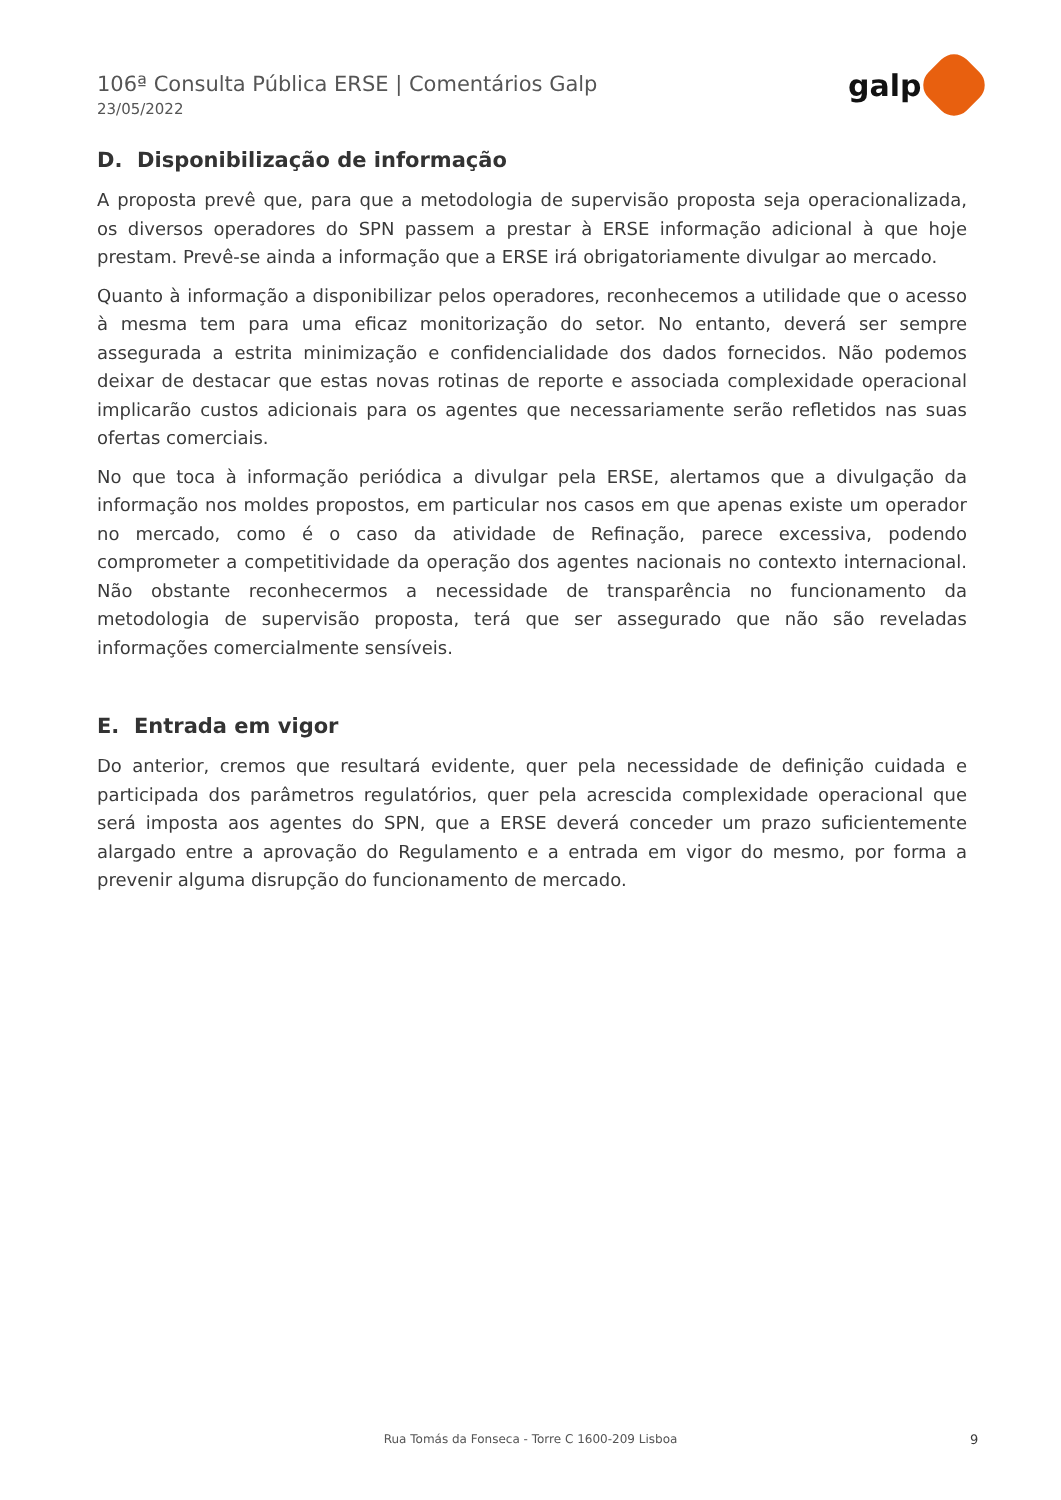106ª Consulta Pública ERSE | Comentários Galp
23/05/2022
galp
D. Disponibilização de informação
A proposta prevê que, para que a metodologia de supervisão proposta seja operacionalizada, os diversos operadores do SPN passem a prestar à ERSE informação adicional à que hoje prestam. Prevê-se ainda a informação que a ERSE irá obrigatoriamente divulgar ao mercado.
Quanto à informação a disponibilizar pelos operadores, reconhecemos a utilidade que o acesso à mesma tem para uma eficaz monitorização do setor. No entanto, deverá ser sempre assegurada a estrita minimização e confidencialidade dos dados fornecidos. Não podemos deixar de destacar que estas novas rotinas de reporte e associada complexidade operacional implicarão custos adicionais para os agentes que necessariamente serão refletidos nas suas ofertas comerciais.
No que toca à informação periódica a divulgar pela ERSE, alertamos que a divulgação da informação nos moldes propostos, em particular nos casos em que apenas existe um operador no mercado, como é o caso da atividade de Refinação, parece excessiva, podendo comprometer a competitividade da operação dos agentes nacionais no contexto internacional. Não obstante reconhecermos a necessidade de transparência no funcionamento da metodologia de supervisão proposta, terá que ser assegurado que não são reveladas informações comercialmente sensíveis.
E. Entrada em vigor
Do anterior, cremos que resultará evidente, quer pela necessidade de definição cuidada e participada dos parâmetros regulatórios, quer pela acrescida complexidade operacional que será imposta aos agentes do SPN, que a ERSE deverá conceder um prazo suficientemente alargado entre a aprovação do Regulamento e a entrada em vigor do mesmo, por forma a prevenir alguma disrupção do funcionamento de mercado.
Rua Tomás da Fonseca - Torre C 1600-209 Lisboa 9